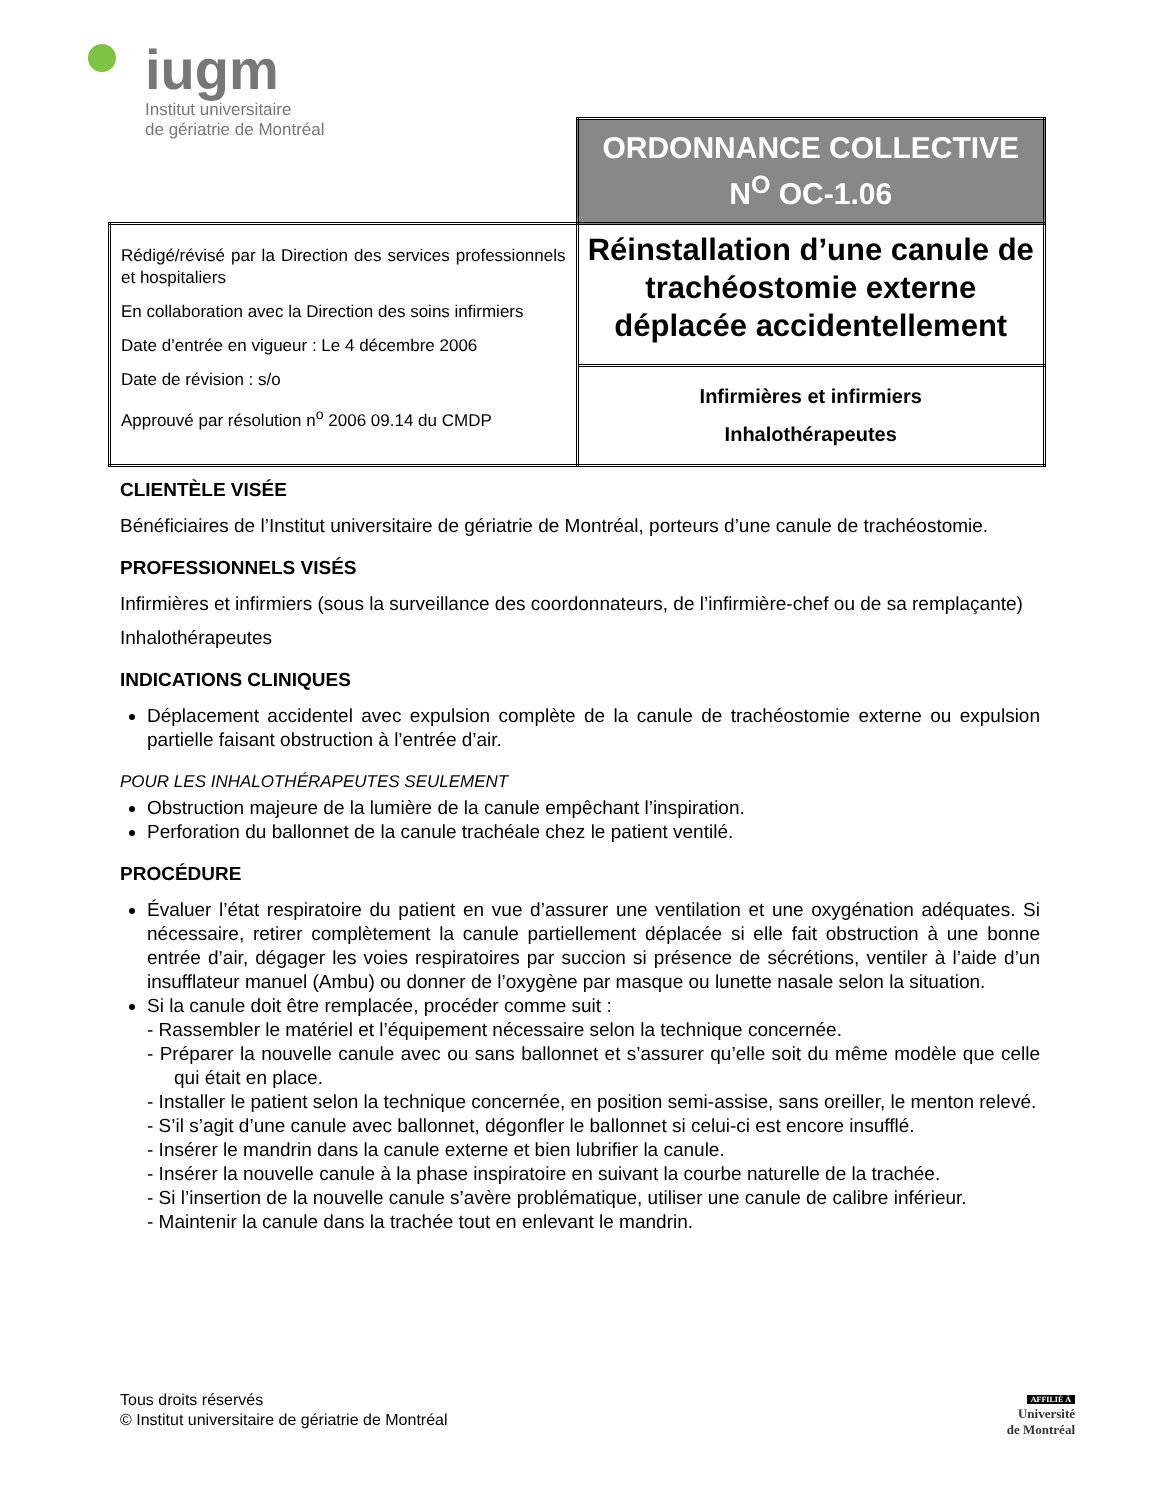iugm
Institut universitaire
de gériatrie de Montréal
| | ORDONNANCE COLLECTIVE N<sup>O</sup> OC-1.06 |
| Rédigé/révisé par la Direction des services professionnels et hospitaliers En collaboration avec la Direction des soins infirmiers Date d’entrée en vigueur : Le 4 décembre 2006 Date de révision : s/o Approuvé par résolution n<sup>o</sup> 2006 09.14 du CMDP | Réinstallation d’une canule de trachéostomie externe déplacée accidentellement |
| | Infirmières et infirmiers Inhalothérapeutes |
CLIENTÈLE VISÉE
Bénéficiaires de l’Institut universitaire de gériatrie de Montréal, porteurs d’une canule de trachéostomie.
PROFESSIONNELS VISÉS
Infirmières et infirmiers (sous la surveillance des coordonnateurs, de l’infirmière-chef ou de sa remplaçante)
Inhalothérapeutes
INDICATIONS CLINIQUES
Déplacement accidentel avec expulsion complète de la canule de trachéostomie externe ou expulsion partielle faisant obstruction à l’entrée d’air.
POUR LES INHALOTHÉRAPEUTES SEULEMENT
Obstruction majeure de la lumière de la canule empêchant l’inspiration.
Perforation du ballonnet de la canule trachéale chez le patient ventilé.
PROCÉDURE
Évaluer l’état respiratoire du patient en vue d’assurer une ventilation et une oxygénation adéquates. Si nécessaire, retirer complètement la canule partiellement déplacée si elle fait obstruction à une bonne entrée d’air, dégager les voies respiratoires par succion si présence de sécrétions, ventiler à l’aide d’un insufflateur manuel (Ambu) ou donner de l’oxygène par masque ou lunette nasale selon la situation.
Si la canule doit être remplacée, procéder comme suit :
- Rassembler le matériel et l’équipement nécessaire selon la technique concernée.
- Préparer la nouvelle canule avec ou sans ballonnet et s’assurer qu’elle soit du même modèle que celle qui était en place.
- Installer le patient selon la technique concernée, en position semi-assise, sans oreiller, le menton relevé.
- S’il s’agit d’une canule avec ballonnet, dégonfler le ballonnet si celui-ci est encore insufflé.
- Insérer le mandrin dans la canule externe et bien lubrifier la canule.
- Insérer la nouvelle canule à la phase inspiratoire en suivant la courbe naturelle de la trachée.
- Si l’insertion de la nouvelle canule s’avère problématique, utiliser une canule de calibre inférieur.
- Maintenir la canule dans la trachée tout en enlevant le mandrin.
Tous droits réservés
© Institut universitaire de gériatrie de Montréal
AFFILIÉ À
Université
de Montréal